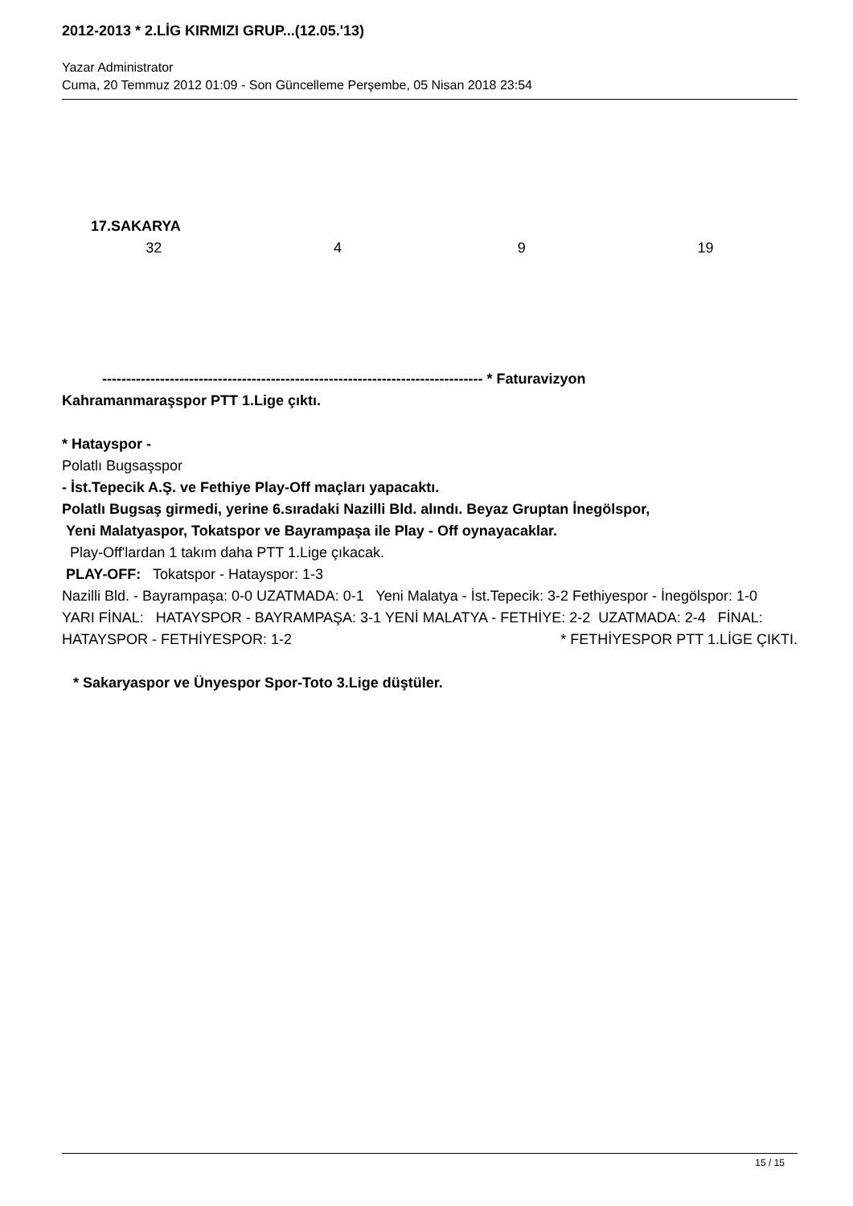2012-2013 * 2.LİG KIRMIZI GRUP...(12.05.'13)
Yazar Administrator
Cuma, 20 Temmuz 2012 01:09 - Son Güncelleme Perşembe, 05 Nisan 2018 23:54
17.SAKARYA
32 4 9 19
------------------------------------------------------------------------------- * Faturavizyon
Kahramanmaraşspor PTT 1.Lige çıktı.
* Hatayspor -
Polatlı Bugsaşspor
- İst.Tepecik A.Ş. ve Fethiye Play-Off maçları yapacaktı.
Polatlı Bugsaş girmedi, yerine 6.sıradaki Nazilli Bld. alındı. Beyaz Gruptan İnegölspor,
Yeni Malatyaspor, Tokatspor ve Bayrampaşa ile Play - Off oynayacaklar.
Play-Off'lardan 1 takım daha PTT 1.Lige çıkacak.
PLAY-OFF: Tokatspor - Hatayspor: 1-3
Nazilli Bld. - Bayrampaşa: 0-0 UZATMADA: 0-1 Yeni Malatya - İst.Tepecik: 3-2 Fethiyespor - İnegölspor: 1-0 YARI FİNAL: HATAYSPOR - BAYRAMPAŞA: 3-1 YENİ MALATYA - FETHİYE: 2-2 UZATMADA: 2-4 FİNAL: HATAYSPOR - FETHİYESPOR: 1-2 * FETHİYESPOR PTT 1.LİGE ÇIKTI.
* Sakaryaspor ve Ünyespor Spor-Toto 3.Lige düştüler.
15 / 15